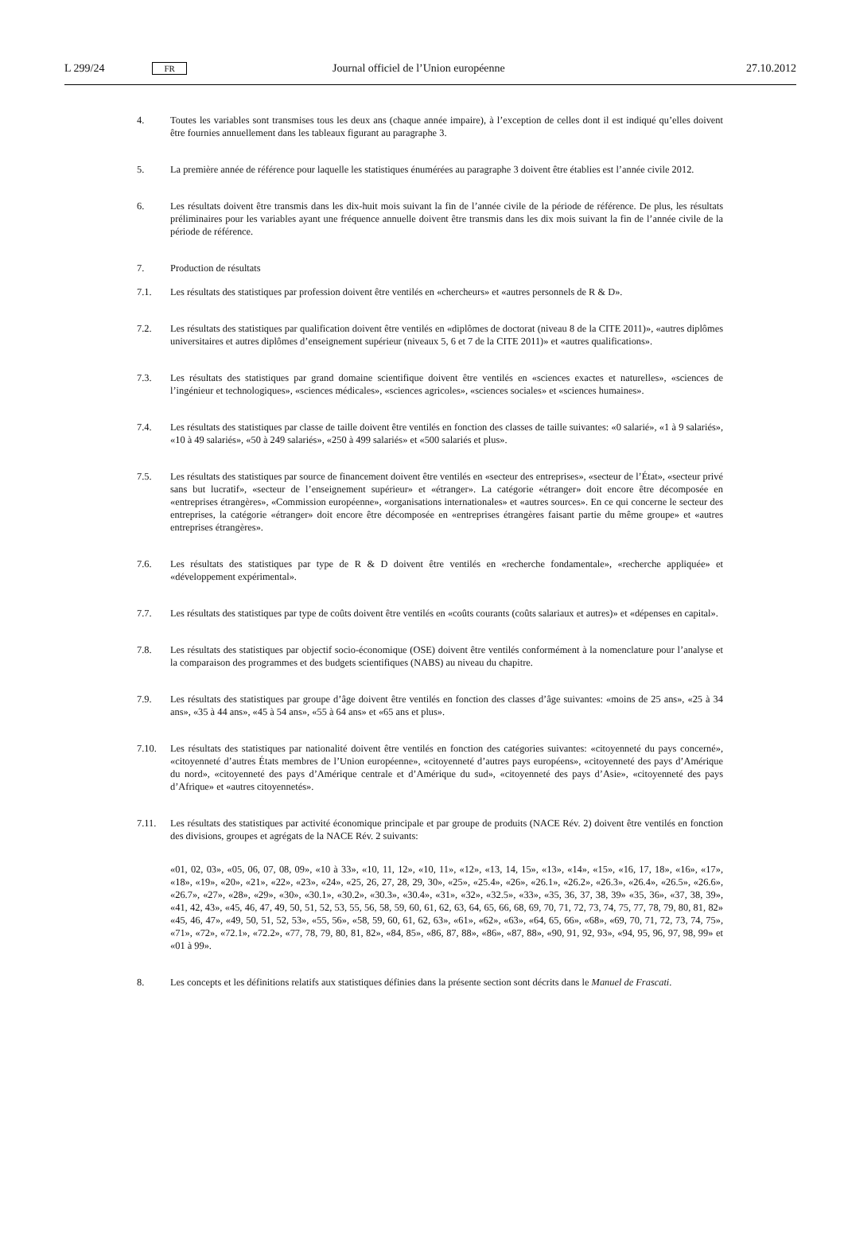L 299/24 FR Journal officiel de l’Union européenne 27.10.2012
4. Toutes les variables sont transmises tous les deux ans (chaque année impaire), à l’exception de celles dont il est indiqué qu’elles doivent être fournies annuellement dans les tableaux figurant au paragraphe 3.
5. La première année de référence pour laquelle les statistiques énumérées au paragraphe 3 doivent être établies est l’année civile 2012.
6. Les résultats doivent être transmis dans les dix-huit mois suivant la fin de l’année civile de la période de référence. De plus, les résultats préliminaires pour les variables ayant une fréquence annuelle doivent être transmis dans les dix mois suivant la fin de l’année civile de la période de référence.
7. Production de résultats
7.1. Les résultats des statistiques par profession doivent être ventilés en «chercheurs» et «autres personnels de R & D».
7.2. Les résultats des statistiques par qualification doivent être ventilés en «diplômes de doctorat (niveau 8 de la CITE 2011)», «autres diplômes universitaires et autres diplômes d’enseignement supérieur (niveaux 5, 6 et 7 de la CITE 2011)» et «autres qualifications».
7.3. Les résultats des statistiques par grand domaine scientifique doivent être ventilés en «sciences exactes et naturelles», «sciences de l’ingénieur et technologiques», «sciences médicales», «sciences agricoles», «sciences sociales» et «sciences humaines».
7.4. Les résultats des statistiques par classe de taille doivent être ventilés en fonction des classes de taille suivantes: «0 salarié», «1 à 9 salariés», «10 à 49 salariés», «50 à 249 salariés», «250 à 499 salariés» et «500 salariés et plus».
7.5. Les résultats des statistiques par source de financement doivent être ventilés en «secteur des entreprises», «secteur de l’État», «secteur privé sans but lucratif», «secteur de l’enseignement supérieur» et «étranger». La catégorie «étranger» doit encore être décomposée en «entreprises étrangères», «Commission européenne», «organisations internationales» et «autres sources». En ce qui concerne le secteur des entreprises, la catégorie «étranger» doit encore être décomposée en «entreprises étrangères faisant partie du même groupe» et «autres entreprises étrangères».
7.6. Les résultats des statistiques par type de R & D doivent être ventilés en «recherche fondamentale», «recherche appliquée» et «développement expérimental».
7.7. Les résultats des statistiques par type de coûts doivent être ventilés en «coûts courants (coûts salariaux et autres)» et «dépenses en capital».
7.8. Les résultats des statistiques par objectif socio-économique (OSE) doivent être ventilés conformément à la nomenclature pour l’analyse et la comparaison des programmes et des budgets scientifiques (NABS) au niveau du chapitre.
7.9. Les résultats des statistiques par groupe d’âge doivent être ventilés en fonction des classes d’âge suivantes: «moins de 25 ans», «25 à 34 ans», «35 à 44 ans», «45 à 54 ans», «55 à 64 ans» et «65 ans et plus».
7.10. Les résultats des statistiques par nationalité doivent être ventilés en fonction des catégories suivantes: «citoyenneté du pays concerné», «citoyenneté d’autres États membres de l’Union européenne», «citoyenneté d’autres pays européens», «citoyenneté des pays d’Amérique du nord», «citoyenneté des pays d’Amérique centrale et d’Amérique du sud», «citoyenneté des pays d’Asie», «citoyenneté des pays d’Afrique» et «autres citoyennetés».
7.11. Les résultats des statistiques par activité économique principale et par groupe de produits (NACE Rév. 2) doivent être ventilés en fonction des divisions, groupes et agrégats de la NACE Rév. 2 suivants:
«01, 02, 03», «05, 06, 07, 08, 09», «10 à 33», «10, 11, 12», «10, 11», «12», «13, 14, 15», «13», «14», «15», «16, 17, 18», «16», «17», «18», «19», «20», «21», «22», «23», «24», «25, 26, 27, 28, 29, 30», «25», «25.4», «26», «26.1», «26.2», «26.3», «26.4», «26.5», «26.6», «26.7», «27», «28», «29», «30», «30.1», «30.2», «30.3», «30.4», «31», «32», «32.5», «33», «35, 36, 37, 38, 39» «35, 36», «37, 38, 39», «41, 42, 43», «45, 46, 47, 49, 50, 51, 52, 53, 55, 56, 58, 59, 60, 61, 62, 63, 64, 65, 66, 68, 69, 70, 71, 72, 73, 74, 75, 77, 78, 79, 80, 81, 82» «45, 46, 47», «49, 50, 51, 52, 53», «55, 56», «58, 59, 60, 61, 62, 63», «61», «62», «63», «64, 65, 66», «68», «69, 70, 71, 72, 73, 74, 75», «71», «72», «72.1», «72.2», «77, 78, 79, 80, 81, 82», «84, 85», «86, 87, 88», «86», «87, 88», «90, 91, 92, 93», «94, 95, 96, 97, 98, 99» et «01 à 99».
8. Les concepts et les définitions relatifs aux statistiques définies dans la présente section sont décrits dans le Manuel de Frascati.